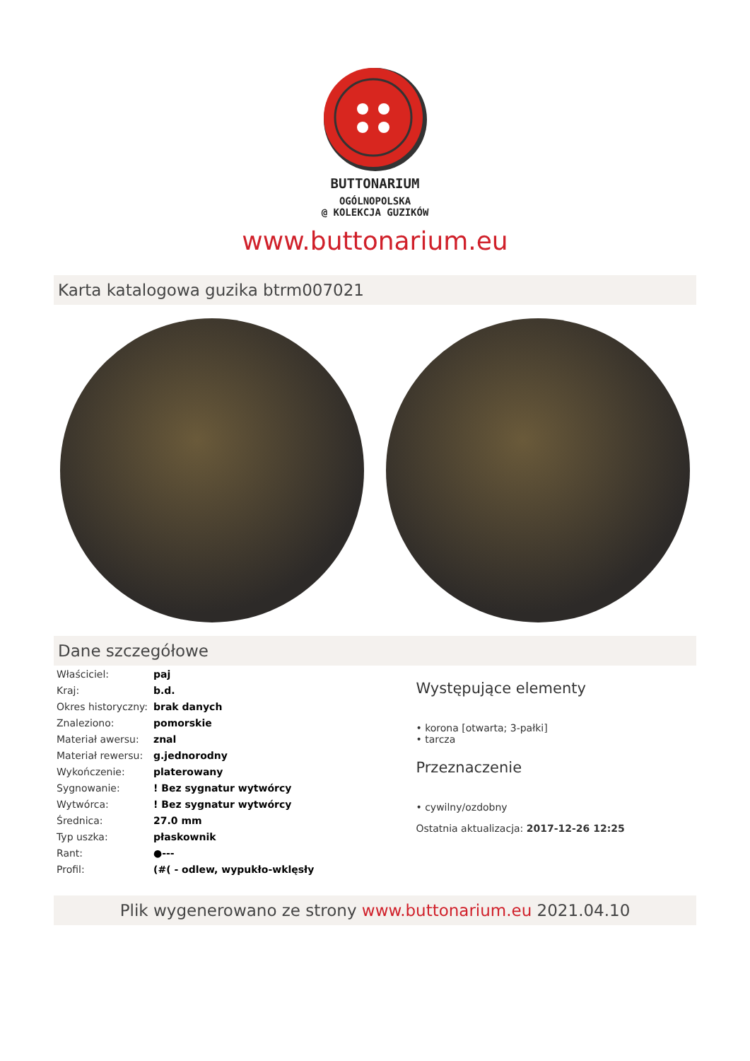BUTTONARIUM
OGÓLNOPOLSKA
@ KOLEKCJA GUZIKÓW
www.buttonarium.eu
Karta katalogowa guzika btrm007021
Dane szczegółowe
| Właściciel: | paj |
| Kraj: | b.d. |
| Okres historyczny: | brak danych |
| Znaleziono: | pomorskie |
| Materiał awersu: | znal |
| Materiał rewersu: | g.jednorodny |
| Wykończenie: | platerowany |
| Sygnowanie: | ! Bez sygnatur wytwórcy |
| Wytwórca: | ! Bez sygnatur wytwórcy |
| Średnica: | 27.0 mm |
| Typ uszka: | płaskownik |
| Rant: | ●--- |
| Profil: | (#( - odlew, wypukło-wklęsły |
Występujące elementy
• korona [otwarta; 3-pałki]
• tarcza
Przeznaczenie
• cywilny/ozdobny
Ostatnia aktualizacja: 2017-12-26 12:25
Plik wygenerowano ze strony www.buttonarium.eu 2021.04.10